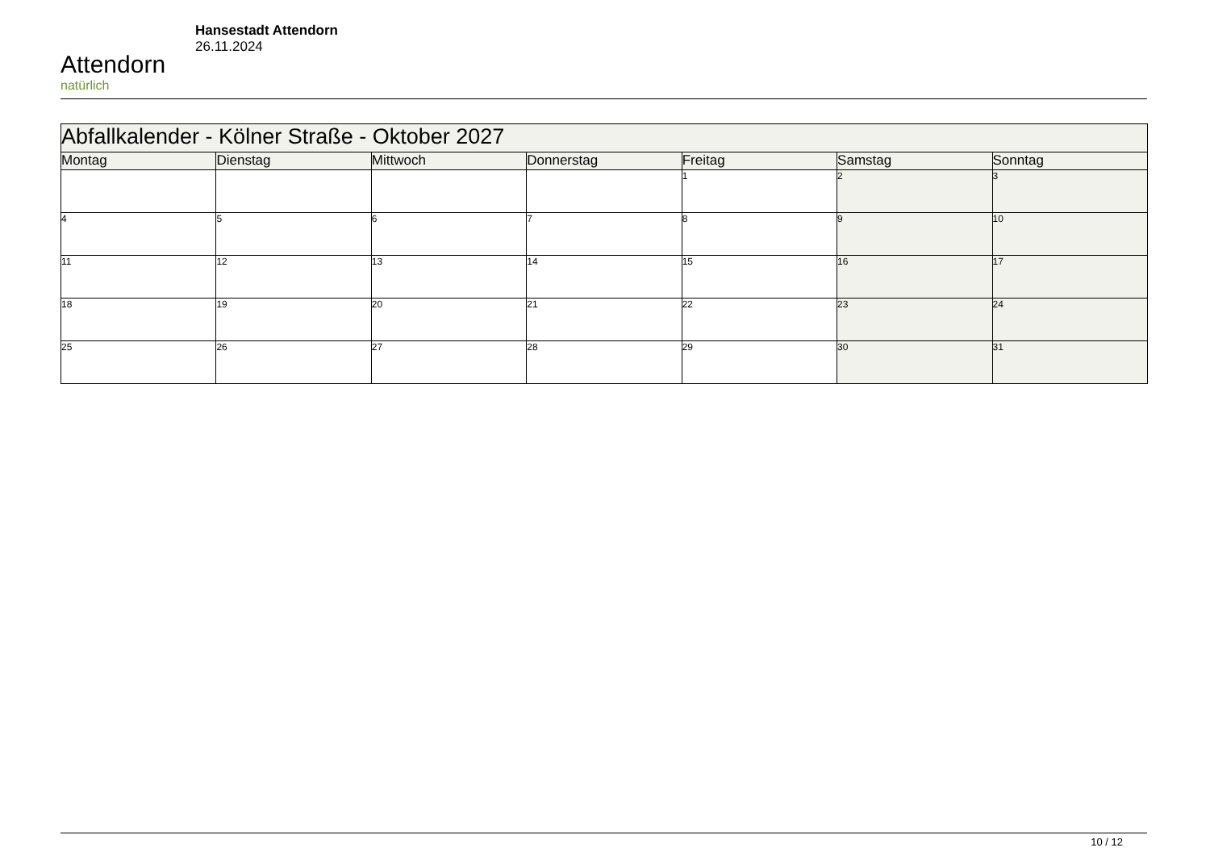Attendorn
natürlich
Hansestadt Attendorn
26.11.2024
| Abfallkalender - Kölner Straße - Oktober 2027 | | | | | | |
| Montag | Dienstag | Mittwoch | Donnerstag | Freitag | Samstag | Sonntag |
| | | | | 1 | 2 | 3 |
| 4 | 5 | 6 | 7 | 8 | 9 | 10 |
| 11 | 12 | 13 | 14 | 15 | 16 | 17 |
| 18 | 19 | 20 | 21 | 22 | 23 | 24 |
| 25 | 26 | 27 | 28 | 29 | 30 | 31 |
10 / 12